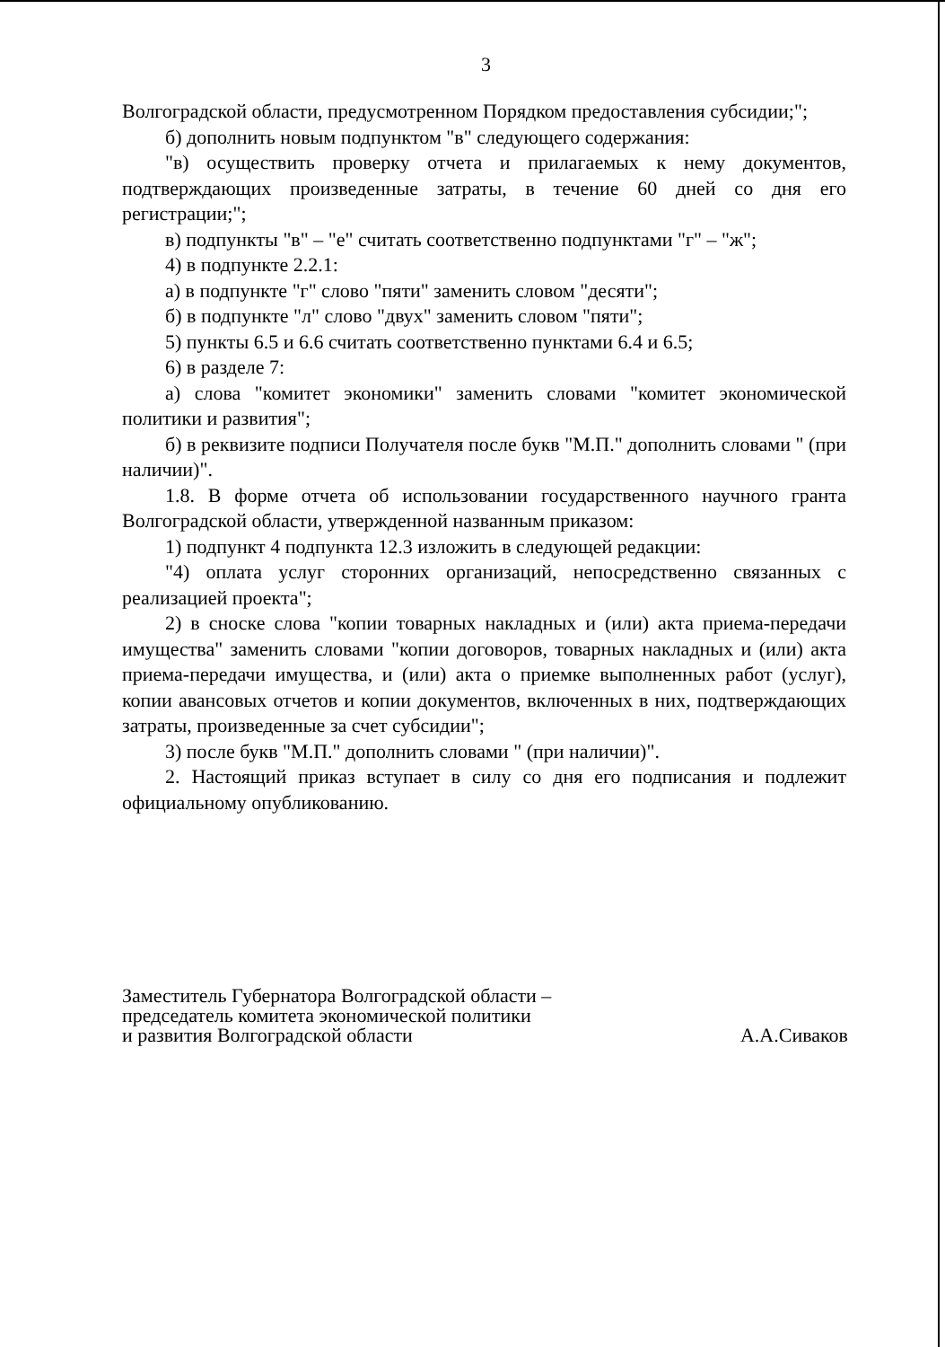3
Волгоградской области, предусмотренном Порядком предоставления субсидии;";
б) дополнить новым подпунктом "в" следующего содержания:
"в) осуществить проверку отчета и прилагаемых к нему документов, подтверждающих произведенные затраты, в течение 60 дней со дня его регистрации;";
в) подпункты "в" – "е" считать соответственно подпунктами "г" – "ж";
4) в подпункте 2.2.1:
а) в подпункте "г" слово "пяти" заменить словом "десяти";
б) в подпункте "л" слово "двух" заменить словом "пяти";
5) пункты 6.5 и 6.6 считать соответственно пунктами 6.4 и 6.5;
6) в разделе 7:
а) слова "комитет экономики" заменить словами "комитет экономической политики и развития";
б) в реквизите подписи Получателя после букв "М.П." дополнить словами " (при наличии)".
1.8. В форме отчета об использовании государственного научного гранта Волгоградской области, утвержденной названным приказом:
1) подпункт 4 подпункта 12.3 изложить в следующей редакции:
"4) оплата услуг сторонних организаций, непосредственно связанных с реализацией проекта";
2) в сноске слова "копии товарных накладных и (или) акта приема-передачи имущества" заменить словами "копии договоров, товарных накладных и (или) акта приема-передачи имущества, и (или) акта о приемке выполненных работ (услуг), копии авансовых отчетов и копии документов, включенных в них, подтверждающих затраты, произведенные за счет субсидии";
3) после букв "М.П." дополнить словами " (при наличии)".
2. Настоящий приказ вступает в силу со дня его подписания и подлежит официальному опубликованию.
Заместитель Губернатора Волгоградской области –
председатель комитета экономической политики
и развития Волгоградской области
А.А.Сиваков